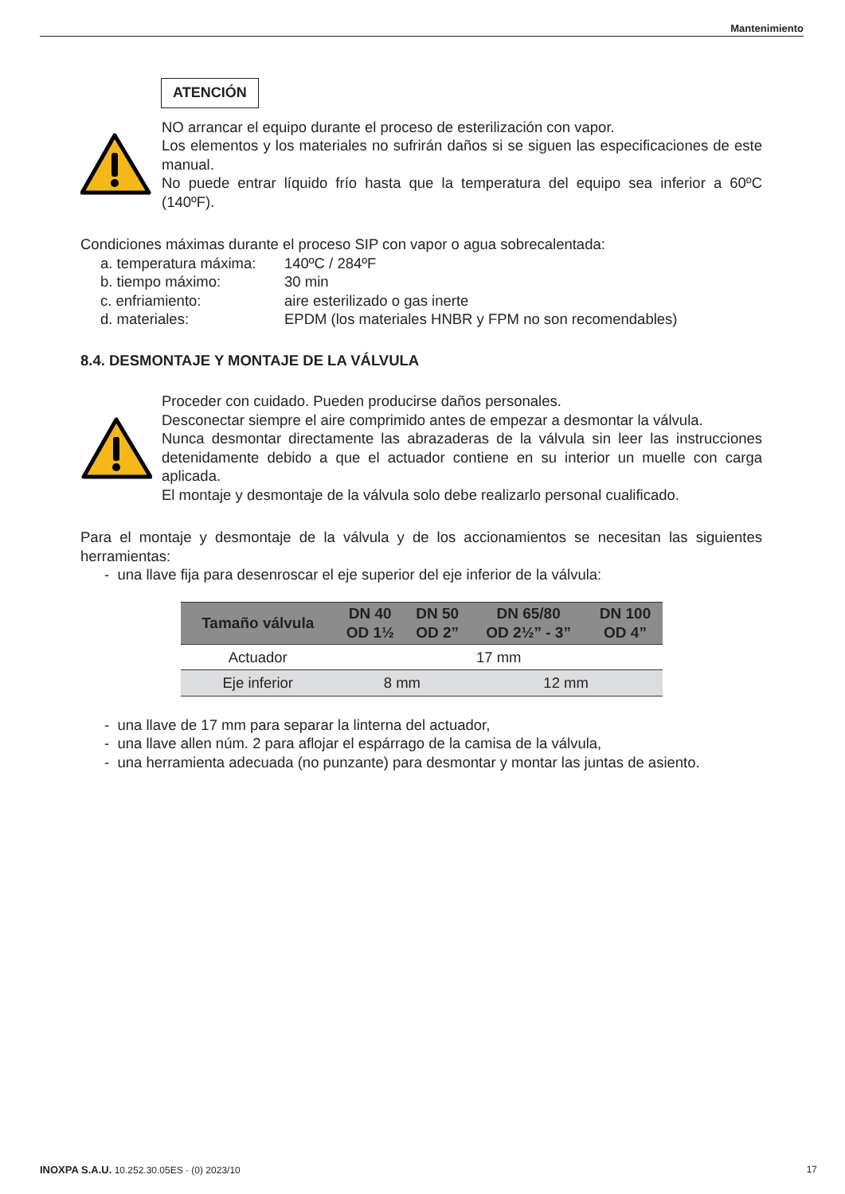Mantenimiento
ATENCIÓN
NO arrancar el equipo durante el proceso de esterilización con vapor.
Los elementos y los materiales no sufrirán daños si se siguen las especificaciones de este manual.
No puede entrar líquido frío hasta que la temperatura del equipo sea inferior a 60ºC (140ºF).
Condiciones máximas durante el proceso SIP con vapor o agua sobrecalentada:
| a. temperatura máxima: | 140ºC / 284ºF |
| b. tiempo máximo: | 30 min |
| c. enfriamiento: | aire esterilizado o gas inerte |
| d. materiales: | EPDM (los materiales HNBR y FPM no son recomendables) |
8.4. DESMONTAJE Y MONTAJE DE LA VÁLVULA
Proceder con cuidado. Pueden producirse daños personales.
Desconectar siempre el aire comprimido antes de empezar a desmontar la válvula.
Nunca desmontar directamente las abrazaderas de la válvula sin leer las instrucciones detenidamente debido a que el actuador contiene en su interior un muelle con carga aplicada.
El montaje y desmontaje de la válvula solo debe realizarlo personal cualificado.
Para el montaje y desmontaje de la válvula y de los accionamientos se necesitan las siguientes herramientas:
- una llave fija para desenroscar el eje superior del eje inferior de la válvula:
| Tamaño válvula | DN 40 OD 1½ | DN 50 OD 2” | DN 65/80 OD 2½” - 3” | DN 100 OD 4” |
| --- | --- | --- | --- | --- |
| Actuador | 17 mm | | | |
| Eje inferior | 8 mm | | 12 mm | |
- una llave de 17 mm para separar la linterna del actuador,
- una llave allen núm. 2 para aflojar el espárrago de la camisa de la válvula,
- una herramienta adecuada (no punzante) para desmontar y montar las juntas de asiento.
INOXPA S.A.U. 10.252.30.05ES · (0) 2023/10 17